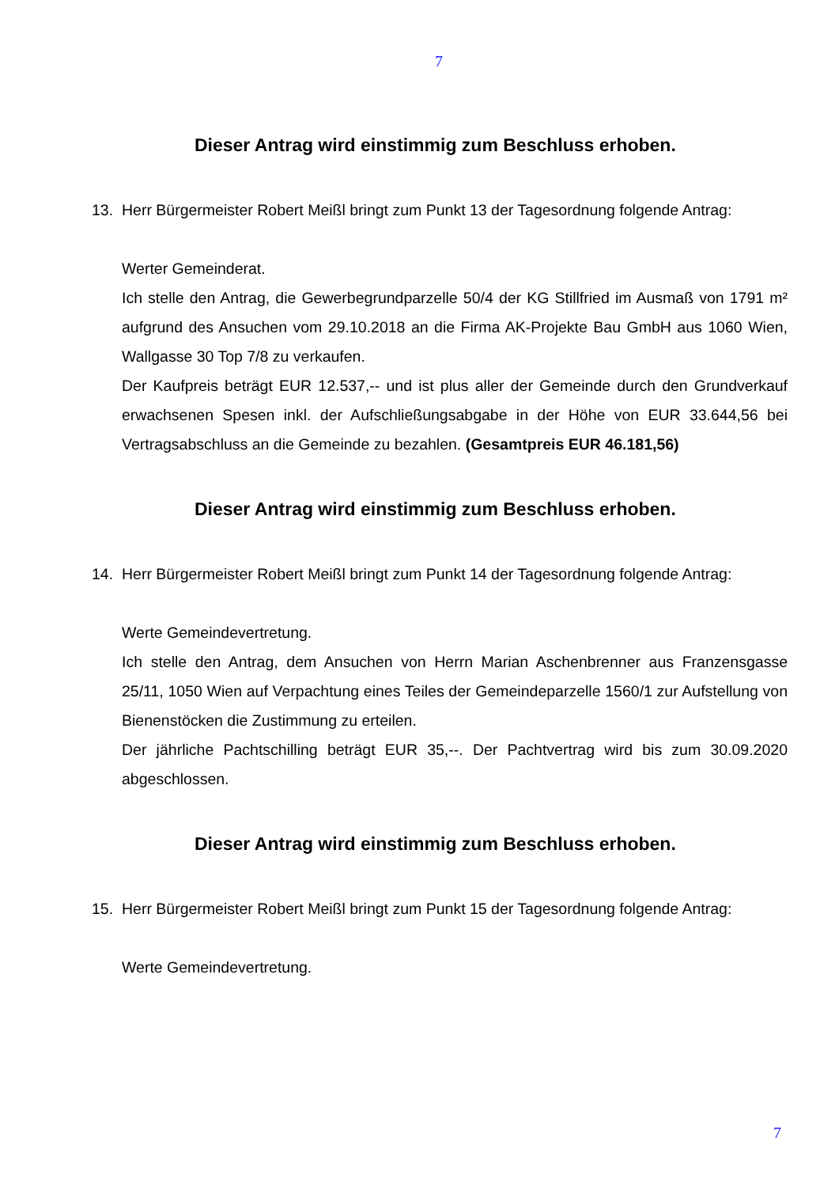7
Dieser Antrag wird einstimmig zum Beschluss erhoben.
13. Herr Bürgermeister Robert Meißl bringt zum Punkt 13 der Tagesordnung folgende Antrag:
Werter Gemeinderat.
Ich stelle den Antrag, die Gewerbegrundparzelle 50/4 der KG Stillfried im Ausmaß von 1791 m² aufgrund des Ansuchen vom 29.10.2018 an die Firma AK-Projekte Bau GmbH aus 1060 Wien, Wallgasse 30 Top 7/8 zu verkaufen.
Der Kaufpreis beträgt EUR 12.537,-- und ist plus aller der Gemeinde durch den Grundverkauf erwachsenen Spesen inkl. der Aufschließungsabgabe in der Höhe von EUR 33.644,56 bei Vertragsabschluss an die Gemeinde zu bezahlen. (Gesamtpreis EUR 46.181,56)
Dieser Antrag wird einstimmig zum Beschluss erhoben.
14. Herr Bürgermeister Robert Meißl bringt zum Punkt 14 der Tagesordnung folgende Antrag:
Werte Gemeindevertretung.
Ich stelle den Antrag, dem Ansuchen von Herrn Marian Aschenbrenner aus Franzensgasse 25/11, 1050 Wien auf Verpachtung eines Teiles der Gemeindeparzelle 1560/1 zur Aufstellung von Bienenstöcken die Zustimmung zu erteilen.
Der jährliche Pachtschilling beträgt EUR 35,--. Der Pachtvertrag wird bis zum 30.09.2020 abgeschlossen.
Dieser Antrag wird einstimmig zum Beschluss erhoben.
15. Herr Bürgermeister Robert Meißl bringt zum Punkt 15 der Tagesordnung folgende Antrag:
Werte Gemeindevertretung.
7